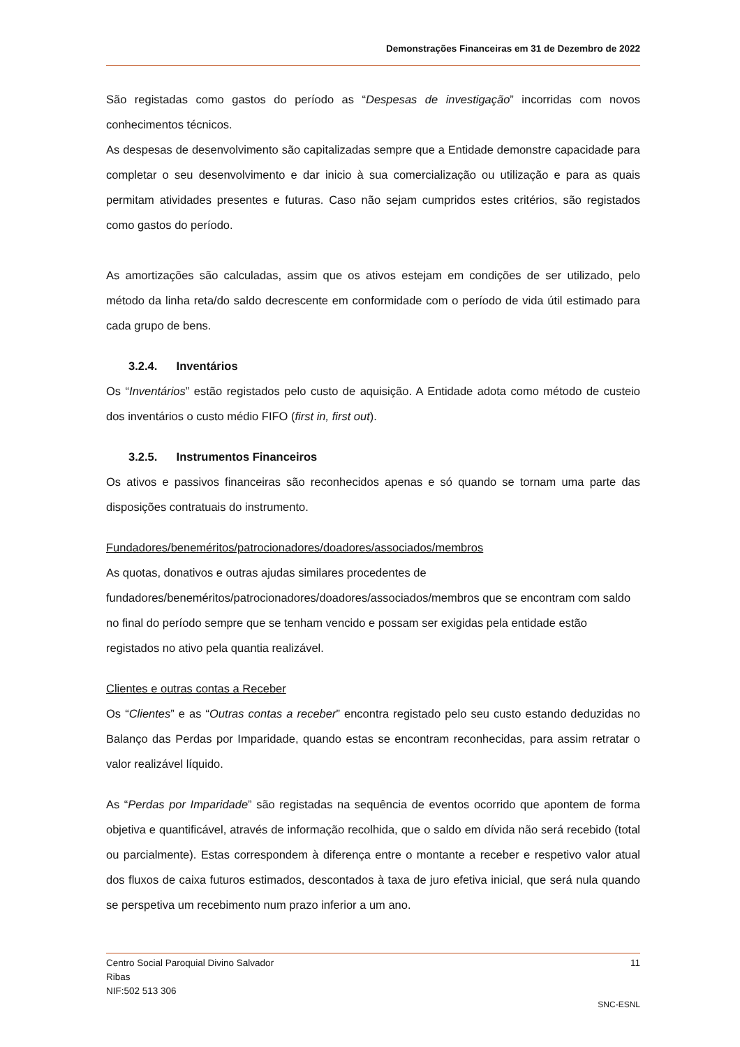Demonstrações Financeiras em 31 de Dezembro de 2022
São registadas como gastos do período as “Despesas de investigação” incorridas com novos conhecimentos técnicos.
As despesas de desenvolvimento são capitalizadas sempre que a Entidade demonstre capacidade para completar o seu desenvolvimento e dar inicio à sua comercialização ou utilização e para as quais permitam atividades presentes e futuras. Caso não sejam cumpridos estes critérios, são registados como gastos do período.
As amortizações são calculadas, assim que os ativos estejam em condições de ser utilizado, pelo método da linha reta/do saldo decrescente em conformidade com o período de vida útil estimado para cada grupo de bens.
3.2.4. Inventários
Os “Inventários” estão registados pelo custo de aquisição. A Entidade adota como método de custeio dos inventários o custo médio FIFO (first in, first out).
3.2.5. Instrumentos Financeiros
Os ativos e passivos financeiras são reconhecidos apenas e só quando se tornam uma parte das disposições contratuais do instrumento.
Fundadores/beneméritos/patrocionadores/doadores/associados/membros
As quotas, donativos e outras ajudas similares procedentes de
fundadores/beneméritos/patrocionadores/doadores/associados/membros que se encontram com saldo no final do período sempre que se tenham vencido e possam ser exigidas pela entidade estão registados no ativo pela quantia realizável.
Clientes e outras contas a Receber
Os “Clientes” e as “Outras contas a receber” encontra registado pelo seu custo estando deduzidas no Balanço das Perdas por Imparidade, quando estas se encontram reconhecidas, para assim retratar o valor realizável líquido.
As “Perdas por Imparidade” são registadas na sequência de eventos ocorrido que apontem de forma objetiva e quantificável, através de informação recolhida, que o saldo em dívida não será recebido (total ou parcialmente). Estas correspondem à diferença entre o montante a receber e respetivo valor atual dos fluxos de caixa futuros estimados, descontados à taxa de juro efetiva inicial, que será nula quando se perspetiva um recebimento num prazo inferior a um ano.
11 Centro Social Paroquial Divino Salvador
Ribas
NIF:502 513 306
SNC-ESNL